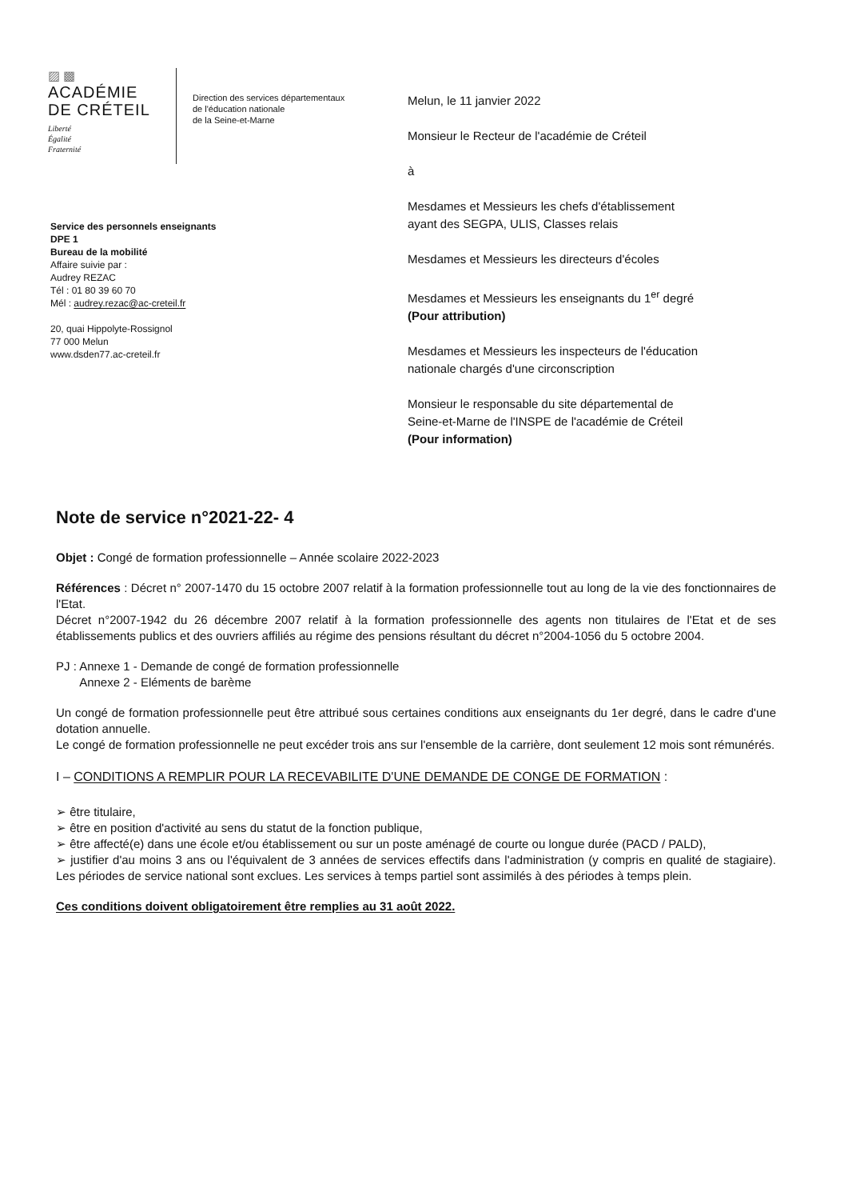▨ ▩
ACADÉMIE
DE CRÉTEIL
Liberté
Égalité
Fraternité
Direction des services départementaux
de l'éducation nationale
de la Seine-et-Marne
Service des personnels enseignants
DPE 1
Bureau de la mobilité
Affaire suivie par :
Audrey REZAC
Tél : 01 80 39 60 70
Mél : audrey.rezac@ac-creteil.fr
20, quai Hippolyte-Rossignol
77 000 Melun
www.dsden77.ac-creteil.fr
Melun, le 11 janvier 2022
Monsieur le Recteur de l'académie de Créteil
à
Mesdames et Messieurs les chefs d'établissement
ayant des SEGPA, ULIS, Classes relais
Mesdames et Messieurs les directeurs d'écoles
Mesdames et Messieurs les enseignants du 1<sup>er</sup> degré
(Pour attribution)
Mesdames et Messieurs les inspecteurs de l'éducation
nationale chargés d'une circonscription
Monsieur le responsable du site départemental de
Seine-et-Marne de l'INSPE de l'académie de Créteil
(Pour information)
Note de service n°2021-22- 4
Objet : Congé de formation professionnelle – Année scolaire 2022-2023
Références : Décret n° 2007-1470 du 15 octobre 2007 relatif à la formation professionnelle tout au long de la vie des fonctionnaires de l'Etat.
Décret n°2007-1942 du 26 décembre 2007 relatif à la formation professionnelle des agents non titulaires de l'Etat et de ses établissements publics et des ouvriers affiliés au régime des pensions résultant du décret n°2004-1056 du 5 octobre 2004.
PJ : Annexe 1 - Demande de congé de formation professionnelle
Annexe 2 - Eléments de barème
Un congé de formation professionnelle peut être attribué sous certaines conditions aux enseignants du 1er degré, dans le cadre d'une dotation annuelle.
Le congé de formation professionnelle ne peut excéder trois ans sur l'ensemble de la carrière, dont seulement 12 mois sont rémunérés.
I – CONDITIONS A REMPLIR POUR LA RECEVABILITE D'UNE DEMANDE DE CONGE DE FORMATION :
➢ être titulaire,
➢ être en position d'activité au sens du statut de la fonction publique,
➢ être affecté(e) dans une école et/ou établissement ou sur un poste aménagé de courte ou longue durée (PACD / PALD),
➢ justifier d'au moins 3 ans ou l'équivalent de 3 années de services effectifs dans l'administration (y compris en qualité de stagiaire). Les périodes de service national sont exclues. Les services à temps partiel sont assimilés à des périodes à temps plein.
Ces conditions doivent obligatoirement être remplies au 31 août 2022.